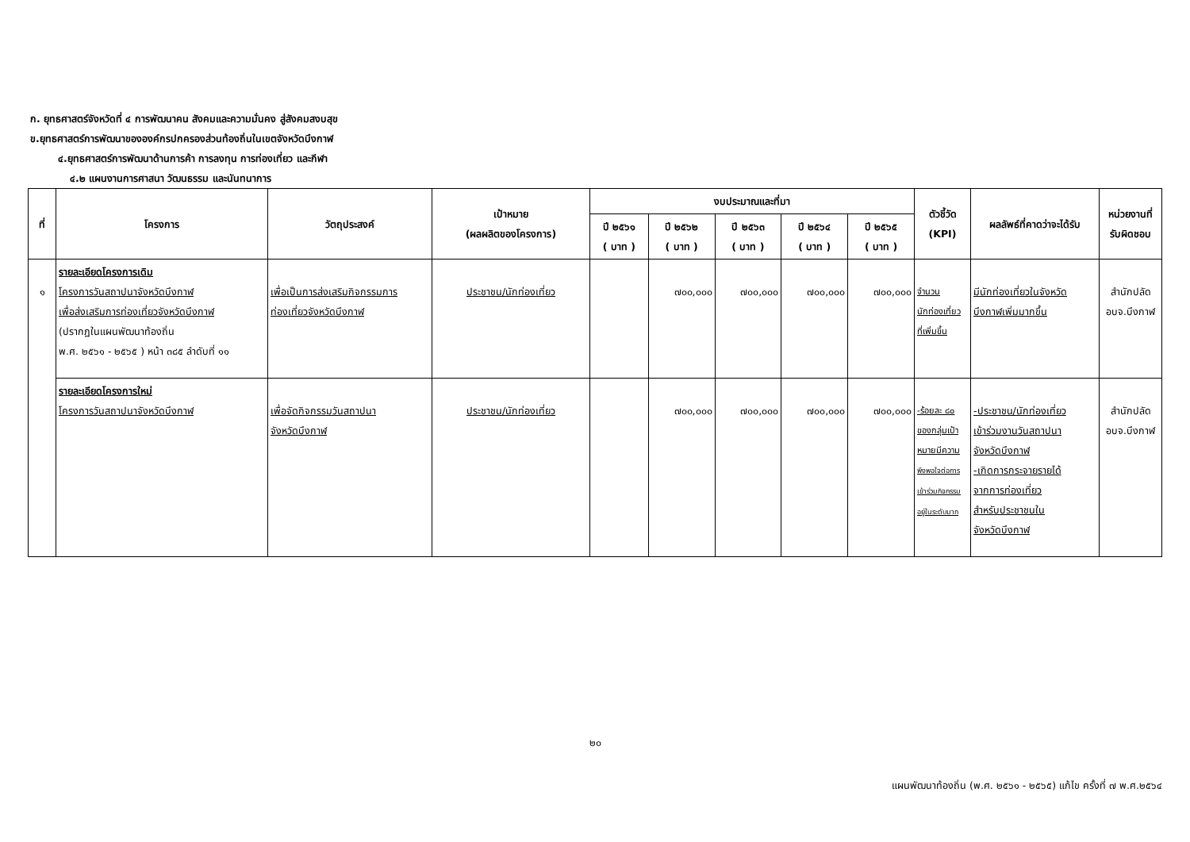ก. ยุทธศาสตร์จังหวัดที่ ๔ การพัฒนาคน สังคมและความมั่นคง สู่สังคมสงบสุข
ข.ยุทธศาสตร์การพัฒนาขององค์กรปกครองส่วนท้องถิ่นในเขตจังหวัดบึงกาฬ
๔.ยุทธศาสตร์การพัฒนาด้านการค้า การลงทุน การท่องเที่ยว และกีฬา
๔.๒ แผนงานการศาสนา วัฒนธรรม และนันทนาการ
| ที่ | โครงการ | วัตถุประสงค์ | เป้าหมาย (ผลผลิตของโครงการ) | งบประมาณและที่มา | | | | | ตัวชี้วัด (KPI) | ผลลัพธ์ที่คาดว่าจะได้รับ | หน่วยงานที่ รับผิดชอบ |
| --- | --- | --- | --- | --- | --- | --- | --- | --- | --- | --- | --- |
| | | | | ปี ๒๕๖๑ ( บาท ) | ปี ๒๕๖๒ ( บาท ) | ปี ๒๕๖๓ ( บาท ) | ปี ๒๕๖๔ ( บาท ) | ปี ๒๕๖๕ ( บาท ) | | | |
| ๑ | รายละเอียดโครงการเดิม โครงการวันสถาปนาจังหวัดบึงกาฬ เพื่อส่งเสริมการท่องเที่ยวจังหวัดบึงกาฬ (ปรากฏในแผนพัฒนาท้องถิ่น พ.ศ. ๒๕๖๑ - ๒๕๖๕ ) หน้า ๓๘๕ ลำดับที่ ๑๑ | เพื่อเป็นการส่งเสริมกิจกรรมการ ท่องเที่ยวจังหวัดบึงกาฬ | ประชาชน/นักท่องเที่ยว | | ๗๐๐,๐๐๐ | ๗๐๐,๐๐๐ | ๗๐๐,๐๐๐ | ๗๐๐,๐๐๐ | จำนวน นักท่องเที่ยว ที่เพิ่มขึ้น | มีนักท่องเที่ยวในจังหวัด บึงกาฬเพิ่มมากขึ้น | สำนักปลัด อบจ.บึงกาฬ |
| | รายละเอียดโครงการใหม่ โครงการวันสถาปนาจังหวัดบึงกาฬ | เพื่อจัดกิจกรรมวันสถาปนา จังหวัดบึงกาฬ | ประชาชน/นักท่องเที่ยว | | ๗๐๐,๐๐๐ | ๗๐๐,๐๐๐ | ๗๐๐,๐๐๐ | ๗๐๐,๐๐๐ | -ร้อยละ ๘๐ ของกลุ่มเป้า หมายมีความ พึงพอใจต่อการ เข้าร่วมกิจกรรม อยู่ในระดับมาก | -ประชาชน/นักท่องเที่ยว เข้าร่วมงานวันสถาปนา จังหวัดบึงกาฬ -เกิดการกระจายรายได้ จากการท่องเที่ยว สำหรับประชาชนใน จังหวัดบึงกาฬ | สำนักปลัด อบจ.บึงกาฬ |
๒๐
แผนพัฒนาท้องถิ่น (พ.ศ. ๒๕๖๑ - ๒๕๖๕) แก้ไข ครั้งที่ ๗ พ.ศ.๒๕๖๔